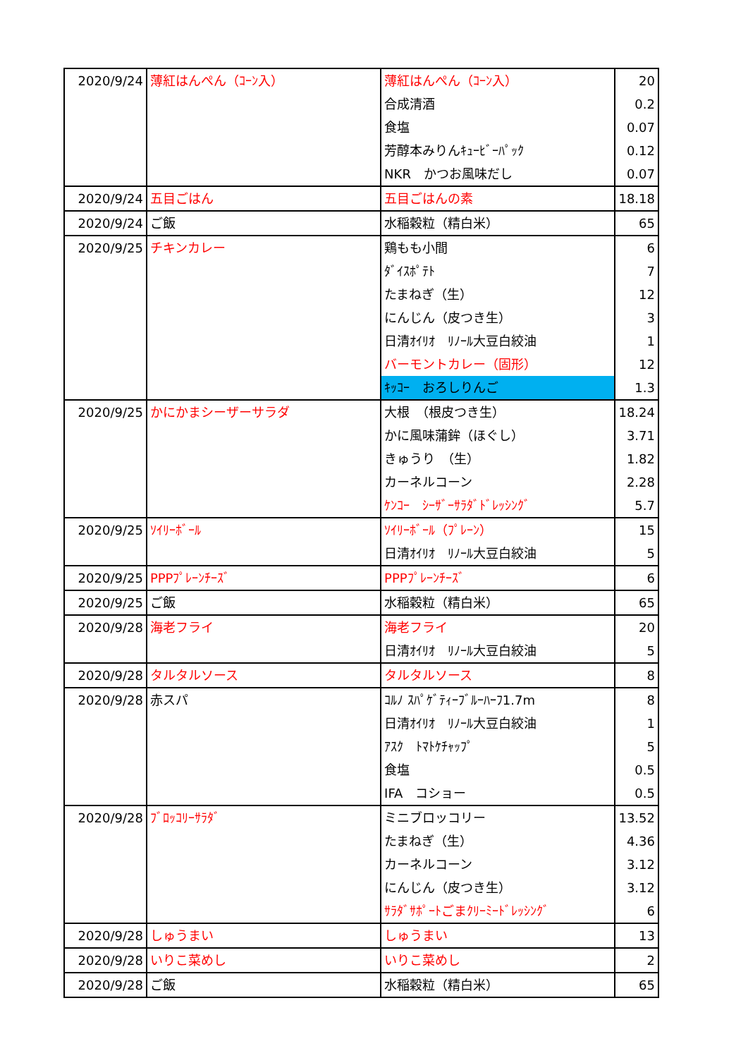| 2020/9/24 | 薄紅はんぺん（ｺｰﾝ入） | 薄紅はんぺん（ｺｰﾝ入） | 20 |
| | | 合成清酒 | 0.2 |
| | | 食塩 | 0.07 |
| | | 芳醇本みりんｷｭｰﾋﾞｰﾊﾟｯｸ | 0.12 |
| | | NKR かつお風味だし | 0.07 |
| 2020/9/24 | 五目ごはん | 五目ごはんの素 | 18.18 |
| 2020/9/24 | ご飯 | 水稲穀粒（精白米） | 65 |
| 2020/9/25 | チキンカレー | 鶏もも小間 | 6 |
| | | ﾀﾞｲｽﾎﾟﾃﾄ | 7 |
| | | たまねぎ（生） | 12 |
| | | にんじん（皮つき生） | 3 |
| | | 日清ｵｲﾘｵ ﾘﾉｰﾙ大豆白絞油 | 1 |
| | | バーモントカレー（固形） | 12 |
| | | ｷｯｺｰ おろしりんご | 1.3 |
| 2020/9/25 | かにかまシーザーサラダ | 大根 （根皮つき生） | 18.24 |
| | | かに風味蒲鉾（ほぐし） | 3.71 |
| | | きゅうり （生） | 1.82 |
| | | カーネルコーン | 2.28 |
| | | ｹﾝｺｰ ｼｰｻﾞｰｻﾗﾀﾞﾄﾞﾚｯｼﾝｸﾞ | 5.7 |
| 2020/9/25 | ｿｲﾘｰﾎﾞｰﾙ | ｿｲﾘｰﾎﾞｰﾙ（ﾌﾟﾚｰﾝ） | 15 |
| | | 日清ｵｲﾘｵ ﾘﾉｰﾙ大豆白絞油 | 5 |
| 2020/9/25 | PPPﾌﾟﾚｰﾝﾁｰｽﾞ | PPPﾌﾟﾚｰﾝﾁｰｽﾞ | 6 |
| 2020/9/25 | ご飯 | 水稲穀粒（精白米） | 65 |
| 2020/9/28 | 海老フライ | 海老フライ | 20 |
| | | 日清ｵｲﾘｵ ﾘﾉｰﾙ大豆白絞油 | 5 |
| 2020/9/28 | タルタルソース | タルタルソース | 8 |
| 2020/9/28 | 赤スパ | ｺﾙﾉ ｽﾊﾟｹﾞﾃｨｰﾌﾞﾙｰﾊｰﾌ1.7m | 8 |
| | | 日清ｵｲﾘｵ ﾘﾉｰﾙ大豆白絞油 | 1 |
| | | ｱｽｸ ﾄﾏﾄｹﾁｬｯﾌﾟ | 5 |
| | | 食塩 | 0.5 |
| | | IFA コショー | 0.5 |
| 2020/9/28 | ﾌﾞﾛｯｺﾘｰｻﾗﾀﾞ | ミニブロッコリー | 13.52 |
| | | たまねぎ（生） | 4.36 |
| | | カーネルコーン | 3.12 |
| | | にんじん（皮つき生） | 3.12 |
| | | ｻﾗﾀﾞｻﾎﾟｰﾄごまｸﾘｰﾐｰﾄﾞﾚｯｼﾝｸﾞ | 6 |
| 2020/9/28 | しゅうまい | しゅうまい | 13 |
| 2020/9/28 | いりこ菜めし | いりこ菜めし | 2 |
| 2020/9/28 | ご飯 | 水稲穀粒（精白米） | 65 |